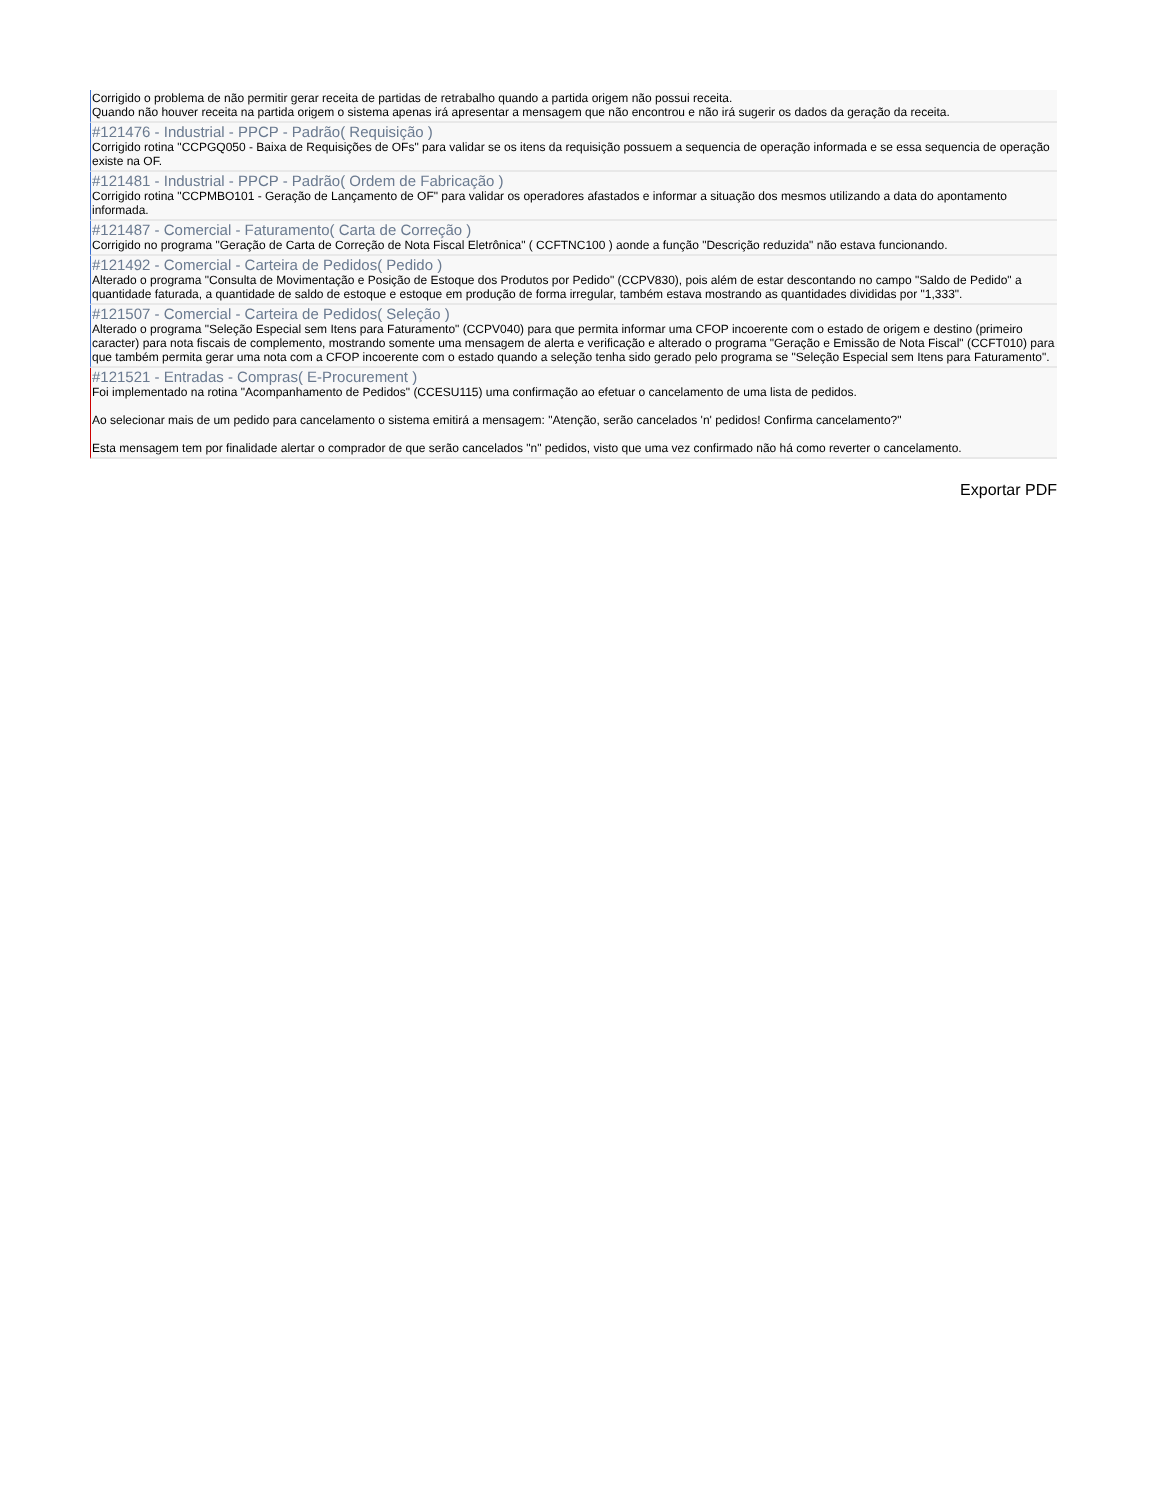Corrigido o problema de não permitir gerar receita de partidas de retrabalho quando a partida origem não possui receita.
Quando não houver receita na partida origem o sistema apenas irá apresentar a mensagem que não encontrou e não irá sugerir os dados da geração da receita.
#121476 - Industrial - PPCP - Padrão( Requisição )
Corrigido rotina "CCPGQ050 - Baixa de Requisições de OFs" para validar se os itens da requisição possuem a sequencia de operação informada e se essa sequencia de operação existe na OF.
#121481 - Industrial - PPCP - Padrão( Ordem de Fabricação )
Corrigido rotina "CCPMBO101 - Geração de Lançamento de OF" para validar os operadores afastados e informar a situação dos mesmos utilizando a data do apontamento informada.
#121487 - Comercial - Faturamento( Carta de Correção )
Corrigido no programa "Geração de Carta de Correção de Nota Fiscal Eletrônica" ( CCFTNC100 ) aonde a função "Descrição reduzida" não estava funcionando.
#121492 - Comercial - Carteira de Pedidos( Pedido )
Alterado o programa "Consulta de Movimentação e Posição de Estoque dos Produtos por Pedido" (CCPV830), pois além de estar descontando no campo "Saldo de Pedido" a quantidade faturada, a quantidade de saldo de estoque e estoque em produção de forma irregular, também estava mostrando as quantidades divididas por "1,333".
#121507 - Comercial - Carteira de Pedidos( Seleção )
Alterado o programa "Seleção Especial sem Itens para Faturamento" (CCPV040) para que permita informar uma CFOP incoerente com o estado de origem e destino (primeiro caracter) para nota fiscais de complemento, mostrando somente uma mensagem de alerta e verificação e alterado o programa "Geração e Emissão de Nota Fiscal" (CCFT010) para que também permita gerar uma nota com a CFOP incoerente com o estado quando a seleção tenha sido gerado pelo programa se "Seleção Especial sem Itens para Faturamento".
#121521 - Entradas - Compras( E-Procurement )
Foi implementado na rotina "Acompanhamento de Pedidos" (CCESU115) uma confirmação ao efetuar o cancelamento de uma lista de pedidos.
Ao selecionar mais de um pedido para cancelamento o sistema emitirá a mensagem: "Atenção, serão cancelados 'n' pedidos! Confirma cancelamento?"
Esta mensagem tem por finalidade alertar o comprador de que serão cancelados "n" pedidos, visto que uma vez confirmado não há como reverter o cancelamento.
Exportar PDF